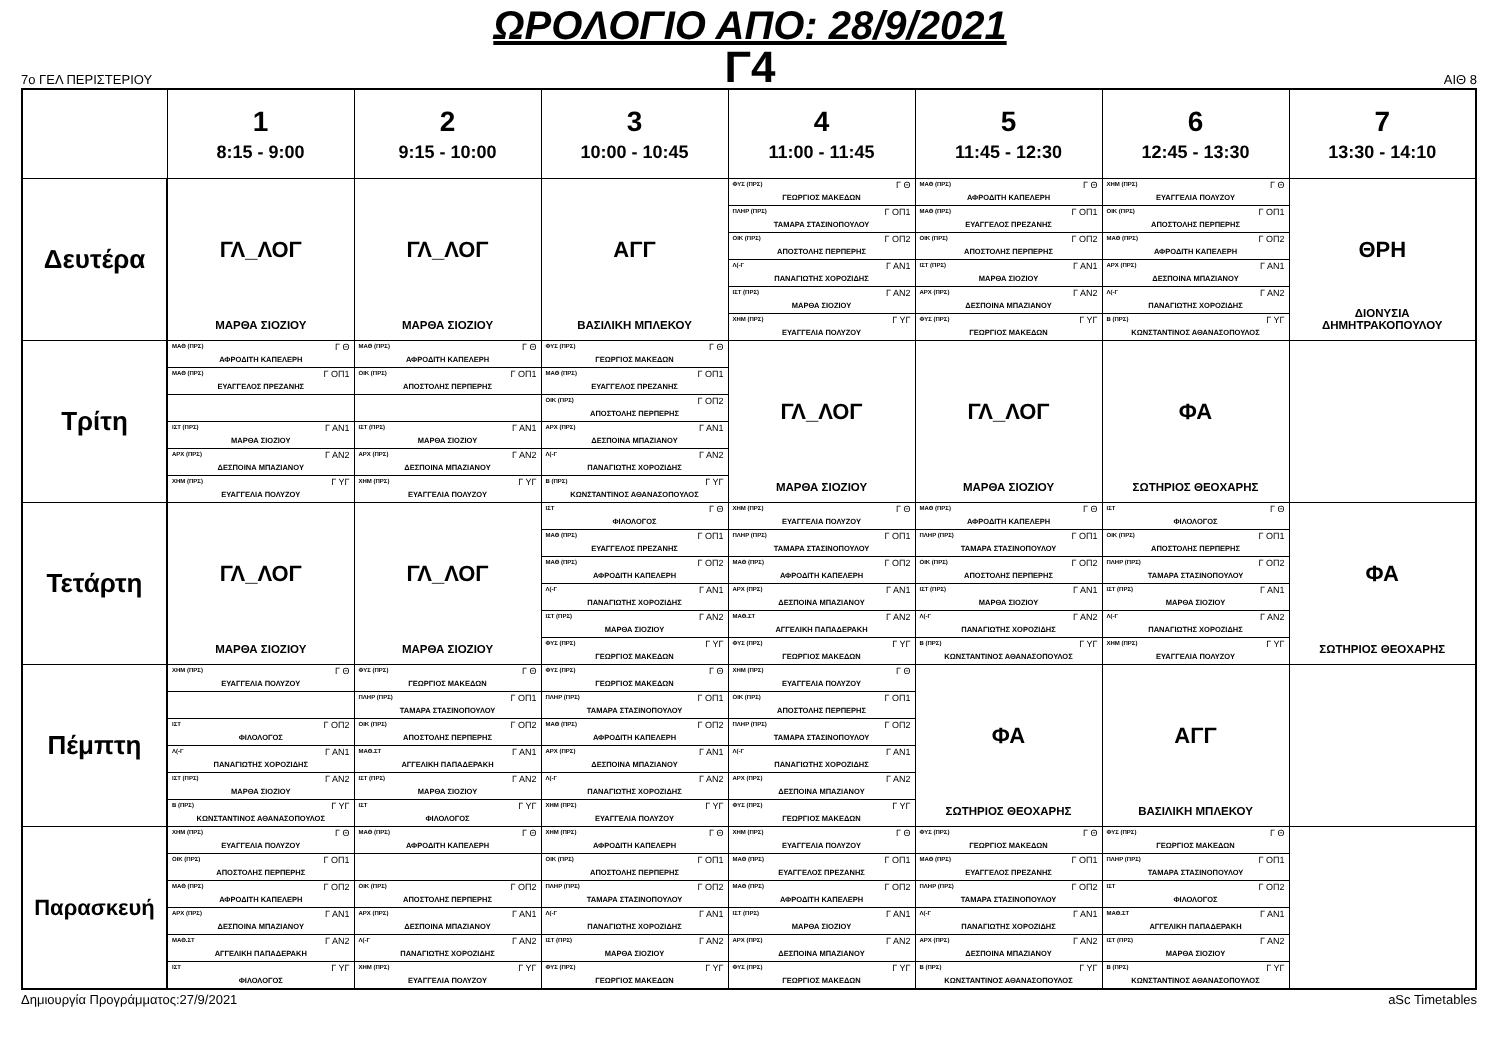ΩΡΟΛΟΓΙΟ ΑΠΟ: 28/9/2021
Γ4
7ο ΓΕΛ ΠΕΡΙΣΤΕΡΙΟΥ ΑΙΘ 8
| | 1 8:15 - 9:00 | 2 9:15 - 10:00 | 3 10:00 - 10:45 | 4 11:00 - 11:45 | 5 11:45 - 12:30 | 6 12:45 - 13:30 | 7 13:30 - 14:10 |
| --- | --- | --- | --- | --- | --- | --- | --- |
| Δευτέρα | ΓΛ_ΛΟΓ ΜΑΡΘΑ ΣΙΟΖΙΟΥ | ΓΛ_ΛΟΓ ΜΑΡΘΑ ΣΙΟΖΙΟΥ | ΑΓΓ ΒΑΣΙΛΙΚΗ ΜΠΛΕΚΟΥ | ΦΥΣ (ΠΡΣ) Γ Θ ΓΕΩΡΓΙΟΣ ΜΑΚΕΔΩΝ ΠΛΗΡ (ΠΡΣ) Γ ΟΠ1 ΤΑΜΑΡΑ ΣΤΑΣΙΝΟΠΟΥΛΟΥ ΟΙΚ (ΠΡΣ) Γ ΟΠ2 ΑΠΟΣΤΟΛΗΣ ΠΕΡΠΕΡΗΣ Λ(-Γ Γ ΑΝ1 ΠΑΝΑΓΙΩΤΗΣ ΧΟΡΟΖΙΔΗΣ ΙΣΤ (ΠΡΣ) Γ ΑΝ2 ΜΑΡΘΑ ΣΙΟΖΙΟΥ ΧΗΜ (ΠΡΣ) Γ ΥΓ ΕΥΑΓΓΕΛΙΑ ΠΟΛΥΖΟΥ | ΜΑΘ (ΠΡΣ) Γ Θ ΑΦΡΟΔΙΤΗ ΚΑΠΕΛΕΡΗ ΜΑΘ (ΠΡΣ) Γ ΟΠ1 ΕΥΑΓΓΕΛΟΣ ΠΡΕΖΑΝΗΣ ΟΙΚ (ΠΡΣ) Γ ΟΠ2 ΑΠΟΣΤΟΛΗΣ ΠΕΡΠΕΡΗΣ ΙΣΤ (ΠΡΣ) Γ ΑΝ1 ΜΑΡΘΑ ΣΙΟΖΙΟΥ ΑΡΧ (ΠΡΣ) Γ ΑΝ2 ΔΕΣΠΟΙΝΑ ΜΠΑΖΙΑΝΟΥ ΦΥΣ (ΠΡΣ) Γ ΥΓ ΓΕΩΡΓΙΟΣ ΜΑΚΕΔΩΝ | ΧΗΜ (ΠΡΣ) Γ Θ ΕΥΑΓΓΕΛΙΑ ΠΟΛΥΖΟΥ ΟΙΚ (ΠΡΣ) Γ ΟΠ1 ΑΠΟΣΤΟΛΗΣ ΠΕΡΠΕΡΗΣ ΜΑΘ (ΠΡΣ) Γ ΟΠ2 ΑΦΡΟΔΙΤΗ ΚΑΠΕΛΕΡΗ ΑΡΧ (ΠΡΣ) Γ ΑΝ1 ΔΕΣΠΟΙΝΑ ΜΠΑΖΙΑΝΟΥ Λ(-Γ Γ ΑΝ2 ΠΑΝΑΓΙΩΤΗΣ ΧΟΡΟΖΙΔΗΣ Β (ΠΡΣ) Γ ΥΓ ΚΩΝΣΤΑΝΤΙΝΟΣ ΑΘΑΝΑΣΟΠΟΥΛΟΣ | ΘΡΗ ΔΙΟΝΥΣΙΑ ΔΗΜΗΤΡΑΚΟΠΟΥΛΟΥ |
| Τρίτη | ΜΑΘ (ΠΡΣ) Γ Θ ΑΦΡΟΔΙΤΗ ΚΑΠΕΛΕΡΗ ΜΑΘ (ΠΡΣ) Γ ΟΠ1 ΕΥΑΓΓΕΛΟΣ ΠΡΕΖΑΝΗΣ ΙΣΤ (ΠΡΣ) Γ ΑΝ1 ΜΑΡΘΑ ΣΙΟΖΙΟΥ ΑΡΧ (ΠΡΣ) Γ ΑΝ2 ΔΕΣΠΟΙΝΑ ΜΠΑΖΙΑΝΟΥ ΧΗΜ (ΠΡΣ) Γ ΥΓ ΕΥΑΓΓΕΛΙΑ ΠΟΛΥΖΟΥ | ΜΑΘ (ΠΡΣ) Γ Θ ΑΦΡΟΔΙΤΗ ΚΑΠΕΛΕΡΗ ΟΙΚ (ΠΡΣ) Γ ΟΠ1 ΑΠΟΣΤΟΛΗΣ ΠΕΡΠΕΡΗΣ ΙΣΤ (ΠΡΣ) Γ ΑΝ1 ΜΑΡΘΑ ΣΙΟΖΙΟΥ ΑΡΧ (ΠΡΣ) Γ ΑΝ2 ΔΕΣΠΟΙΝΑ ΜΠΑΖΙΑΝΟΥ ΧΗΜ (ΠΡΣ) Γ ΥΓ ΕΥΑΓΓΕΛΙΑ ΠΟΛΥΖΟΥ | ΦΥΣ (ΠΡΣ) Γ Θ ΓΕΩΡΓΙΟΣ ΜΑΚΕΔΩΝ ΜΑΘ (ΠΡΣ) Γ ΟΠ1 ΕΥΑΓΓΕΛΟΣ ΠΡΕΖΑΝΗΣ ΟΙΚ (ΠΡΣ) Γ ΟΠ2 ΑΠΟΣΤΟΛΗΣ ΠΕΡΠΕΡΗΣ ΑΡΧ (ΠΡΣ) Γ ΑΝ1 ΔΕΣΠΟΙΝΑ ΜΠΑΖΙΑΝΟΥ Λ(-Γ Γ ΑΝ2 ΠΑΝΑΓΙΩΤΗΣ ΧΟΡΟΖΙΔΗΣ Β (ΠΡΣ) Γ ΥΓ ΚΩΝΣΤΑΝΤΙΝΟΣ ΑΘΑΝΑΣΟΠΟΥΛΟΣ | ΓΛ_ΛΟΓ ΜΑΡΘΑ ΣΙΟΖΙΟΥ | ΓΛ_ΛΟΓ ΜΑΡΘΑ ΣΙΟΖΙΟΥ | ΦΑ ΣΩΤΗΡΙΟΣ ΘΕΟΧΑΡΗΣ | |
| Τετάρτη | ΓΛ_ΛΟΓ ΜΑΡΘΑ ΣΙΟΖΙΟΥ | ΓΛ_ΛΟΓ ΜΑΡΘΑ ΣΙΟΖΙΟΥ | ΙΣΤ Γ Θ ΦΙΛΟΛΟΓΟΣ ΜΑΘ (ΠΡΣ) Γ ΟΠ1 ΕΥΑΓΓΕΛΟΣ ΠΡΕΖΑΝΗΣ ΜΑΘ (ΠΡΣ) Γ ΟΠ2 ΑΦΡΟΔΙΤΗ ΚΑΠΕΛΕΡΗ Λ(-Γ Γ ΑΝ1 ΠΑΝΑΓΙΩΤΗΣ ΧΟΡΟΖΙΔΗΣ ΙΣΤ (ΠΡΣ) Γ ΑΝ2 ΜΑΡΘΑ ΣΙΟΖΙΟΥ ΦΥΣ (ΠΡΣ) Γ ΥΓ ΓΕΩΡΓΙΟΣ ΜΑΚΕΔΩΝ | ΧΗΜ (ΠΡΣ) Γ Θ ΕΥΑΓΓΕΛΙΑ ΠΟΛΥΖΟΥ ΠΛΗΡ (ΠΡΣ) Γ ΟΠ1 ΤΑΜΑΡΑ ΣΤΑΣΙΝΟΠΟΥΛΟΥ ΜΑΘ (ΠΡΣ) Γ ΟΠ2 ΑΦΡΟΔΙΤΗ ΚΑΠΕΛΕΡΗ ΑΡΧ (ΠΡΣ) Γ ΑΝ1 ΔΕΣΠΟΙΝΑ ΜΠΑΖΙΑΝΟΥ ΜΑΘ.ΣΤ Γ ΑΝ2 ΑΓΓΕΛΙΚΗ ΠΑΠΑΔΕΡΑΚΗ ΦΥΣ (ΠΡΣ) Γ ΥΓ ΓΕΩΡΓΙΟΣ ΜΑΚΕΔΩΝ | ΜΑΘ (ΠΡΣ) Γ Θ ΑΦΡΟΔΙΤΗ ΚΑΠΕΛΕΡΗ ΠΛΗΡ (ΠΡΣ) Γ ΟΠ1 ΤΑΜΑΡΑ ΣΤΑΣΙΝΟΠΟΥΛΟΥ ΟΙΚ (ΠΡΣ) Γ ΟΠ2 ΑΠΟΣΤΟΛΗΣ ΠΕΡΠΕΡΗΣ ΙΣΤ (ΠΡΣ) Γ ΑΝ1 ΜΑΡΘΑ ΣΙΟΖΙΟΥ Λ(-Γ Γ ΑΝ2 ΠΑΝΑΓΙΩΤΗΣ ΧΟΡΟΖΙΔΗΣ Β (ΠΡΣ) Γ ΥΓ ΚΩΝΣΤΑΝΤΙΝΟΣ ΑΘΑΝΑΣΟΠΟΥΛΟΣ | ΙΣΤ Γ Θ ΦΙΛΟΛΟΓΟΣ ΟΙΚ (ΠΡΣ) Γ ΟΠ1 ΑΠΟΣΤΟΛΗΣ ΠΕΡΠΕΡΗΣ ΠΛΗΡ (ΠΡΣ) Γ ΟΠ2 ΤΑΜΑΡΑ ΣΤΑΣΙΝΟΠΟΥΛΟΥ ΙΣΤ (ΠΡΣ) Γ ΑΝ1 ΜΑΡΘΑ ΣΙΟΖΙΟΥ Λ(-Γ Γ ΑΝ2 ΠΑΝΑΓΙΩΤΗΣ ΧΟΡΟΖΙΔΗΣ ΧΗΜ (ΠΡΣ) Γ ΥΓ ΕΥΑΓΓΕΛΙΑ ΠΟΛΥΖΟΥ | ΦΑ ΣΩΤΗΡΙΟΣ ΘΕΟΧΑΡΗΣ |
| Πέμπτη | ΧΗΜ (ΠΡΣ) Γ Θ ΕΥΑΓΓΕΛΙΑ ΠΟΛΥΖΟΥ ΙΣΤ Γ ΟΠ2 ΦΙΛΟΛΟΓΟΣ Λ(-Γ Γ ΑΝ1 ΠΑΝΑΓΙΩΤΗΣ ΧΟΡΟΖΙΔΗΣ ΙΣΤ (ΠΡΣ) Γ ΑΝ2 ΜΑΡΘΑ ΣΙΟΖΙΟΥ Β (ΠΡΣ) Γ ΥΓ ΚΩΝΣΤΑΝΤΙΝΟΣ ΑΘΑΝΑΣΟΠΟΥΛΟΣ | ΦΥΣ (ΠΡΣ) Γ Θ ΓΕΩΡΓΙΟΣ ΜΑΚΕΔΩΝ ΠΛΗΡ (ΠΡΣ) Γ ΟΠ1 ΤΑΜΑΡΑ ΣΤΑΣΙΝΟΠΟΥΛΟΥ ΟΙΚ (ΠΡΣ) Γ ΟΠ2 ΑΠΟΣΤΟΛΗΣ ΠΕΡΠΕΡΗΣ ΜΑΘ.ΣΤ Γ ΑΝ1 ΑΓΓΕΛΙΚΗ ΠΑΠΑΔΕΡΑΚΗ ΙΣΤ (ΠΡΣ) Γ ΑΝ2 ΜΑΡΘΑ ΣΙΟΖΙΟΥ ΙΣΤ Γ ΥΓ ΦΙΛΟΛΟΓΟΣ | ΦΥΣ (ΠΡΣ) Γ Θ ΓΕΩΡΓΙΟΣ ΜΑΚΕΔΩΝ ΠΛΗΡ (ΠΡΣ) Γ ΟΠ1 ΤΑΜΑΡΑ ΣΤΑΣΙΝΟΠΟΥΛΟΥ ΜΑΘ (ΠΡΣ) Γ ΟΠ2 ΑΦΡΟΔΙΤΗ ΚΑΠΕΛΕΡΗ ΑΡΧ (ΠΡΣ) Γ ΑΝ1 ΔΕΣΠΟΙΝΑ ΜΠΑΖΙΑΝΟΥ Λ(-Γ Γ ΑΝ2 ΠΑΝΑΓΙΩΤΗΣ ΧΟΡΟΖΙΔΗΣ ΧΗΜ (ΠΡΣ) Γ ΥΓ ΕΥΑΓΓΕΛΙΑ ΠΟΛΥΖΟΥ | ΧΗΜ (ΠΡΣ) Γ Θ ΕΥΑΓΓΕΛΙΑ ΠΟΛΥΖΟΥ ΟΙΚ (ΠΡΣ) Γ ΟΠ1 ΑΠΟΣΤΟΛΗΣ ΠΕΡΠΕΡΗΣ ΠΛΗΡ (ΠΡΣ) Γ ΟΠ2 ΤΑΜΑΡΑ ΣΤΑΣΙΝΟΠΟΥΛΟΥ Λ(-Γ Γ ΑΝ1 ΠΑΝΑΓΙΩΤΗΣ ΧΟΡΟΖΙΔΗΣ ΑΡΧ (ΠΡΣ) Γ ΑΝ2 ΔΕΣΠΟΙΝΑ ΜΠΑΖΙΑΝΟΥ ΦΥΣ (ΠΡΣ) Γ ΥΓ ΓΕΩΡΓΙΟΣ ΜΑΚΕΔΩΝ | ΦΑ ΣΩΤΗΡΙΟΣ ΘΕΟΧΑΡΗΣ | ΑΓΓ ΒΑΣΙΛΙΚΗ ΜΠΛΕΚΟΥ | |
| Παρασκευή | ΧΗΜ (ΠΡΣ) Γ Θ ΕΥΑΓΓΕΛΙΑ ΠΟΛΥΖΟΥ ΟΙΚ (ΠΡΣ) Γ ΟΠ1 ΑΠΟΣΤΟΛΗΣ ΠΕΡΠΕΡΗΣ ΜΑΘ (ΠΡΣ) Γ ΟΠ2 ΑΦΡΟΔΙΤΗ ΚΑΠΕΛΕΡΗ ΑΡΧ (ΠΡΣ) Γ ΑΝ1 ΔΕΣΠΟΙΝΑ ΜΠΑΖΙΑΝΟΥ ΜΑΘ.ΣΤ Γ ΑΝ2 ΑΓΓΕΛΙΚΗ ΠΑΠΑΔΕΡΑΚΗ ΙΣΤ Γ ΥΓ ΦΙΛΟΛΟΓΟΣ | ΜΑΘ (ΠΡΣ) Γ Θ ΑΦΡΟΔΙΤΗ ΚΑΠΕΛΕΡΗ ΟΙΚ (ΠΡΣ) Γ ΟΠ2 ΑΠΟΣΤΟΛΗΣ ΠΕΡΠΕΡΗΣ ΑΡΧ (ΠΡΣ) Γ ΑΝ1 ΔΕΣΠΟΙΝΑ ΜΠΑΖΙΑΝΟΥ Λ(-Γ Γ ΑΝ2 ΠΑΝΑΓΙΩΤΗΣ ΧΟΡΟΖΙΔΗΣ ΧΗΜ (ΠΡΣ) Γ ΥΓ ΕΥΑΓΓΕΛΙΑ ΠΟΛΥΖΟΥ | ΧΗΜ (ΠΡΣ) Γ Θ ΑΦΡΟΔΙΤΗ ΚΑΠΕΛΕΡΗ ΟΙΚ (ΠΡΣ) Γ ΟΠ1 ΑΠΟΣΤΟΛΗΣ ΠΕΡΠΕΡΗΣ ΠΛΗΡ (ΠΡΣ) Γ ΟΠ2 ΤΑΜΑΡΑ ΣΤΑΣΙΝΟΠΟΥΛΟΥ Λ(-Γ Γ ΑΝ1 ΠΑΝΑΓΙΩΤΗΣ ΧΟΡΟΖΙΔΗΣ ΙΣΤ (ΠΡΣ) Γ ΑΝ2 ΜΑΡΘΑ ΣΙΟΖΙΟΥ ΦΥΣ (ΠΡΣ) Γ ΥΓ ΓΕΩΡΓΙΟΣ ΜΑΚΕΔΩΝ | ΧΗΜ (ΠΡΣ) Γ Θ ΕΥΑΓΓΕΛΙΑ ΠΟΛΥΖΟΥ ΜΑΘ (ΠΡΣ) Γ ΟΠ1 ΕΥΑΓΓΕΛΟΣ ΠΡΕΖΑΝΗΣ ΜΑΘ (ΠΡΣ) Γ ΟΠ2 ΑΦΡΟΔΙΤΗ ΚΑΠΕΛΕΡΗ ΙΣΤ (ΠΡΣ) Γ ΑΝ1 ΜΑΡΘΑ ΣΙΟΖΙΟΥ ΑΡΧ (ΠΡΣ) Γ ΑΝ2 ΔΕΣΠΟΙΝΑ ΜΠΑΖΙΑΝΟΥ ΦΥΣ (ΠΡΣ) Γ ΥΓ ΓΕΩΡΓΙΟΣ ΜΑΚΕΔΩΝ | ΦΥΣ (ΠΡΣ) Γ Θ ΓΕΩΡΓΙΟΣ ΜΑΚΕΔΩΝ ΜΑΘ (ΠΡΣ) Γ ΟΠ1 ΕΥΑΓΓΕΛΟΣ ΠΡΕΖΑΝΗΣ ΠΛΗΡ (ΠΡΣ) Γ ΟΠ2 ΤΑΜΑΡΑ ΣΤΑΣΙΝΟΠΟΥΛΟΥ Λ(-Γ Γ ΑΝ1 ΠΑΝΑΓΙΩΤΗΣ ΧΟΡΟΖΙΔΗΣ ΑΡΧ (ΠΡΣ) Γ ΑΝ2 ΔΕΣΠΟΙΝΑ ΜΠΑΖΙΑΝΟΥ Β (ΠΡΣ) Γ ΥΓ ΚΩΝΣΤΑΝΤΙΝΟΣ ΑΘΑΝΑΣΟΠΟΥΛΟΣ | ΦΥΣ (ΠΡΣ) Γ Θ ΓΕΩΡΓΙΟΣ ΜΑΚΕΔΩΝ ΠΛΗΡ (ΠΡΣ) Γ ΟΠ1 ΤΑΜΑΡΑ ΣΤΑΣΙΝΟΠΟΥΛΟΥ ΙΣΤ Γ ΟΠ2 ΦΙΛΟΛΟΓΟΣ ΜΑΘ.ΣΤ Γ ΑΝ1 ΑΓΓΕΛΙΚΗ ΠΑΠΑΔΕΡΑΚΗ ΙΣΤ (ΠΡΣ) Γ ΑΝ2 ΜΑΡΘΑ ΣΙΟΖΙΟΥ Β (ΠΡΣ) Γ ΥΓ ΚΩΝΣΤΑΝΤΙΝΟΣ ΑΘΑΝΑΣΟΠΟΥΛΟΣ | |
Δημιουργία Προγράμματος:27/9/2021 aSc Timetables